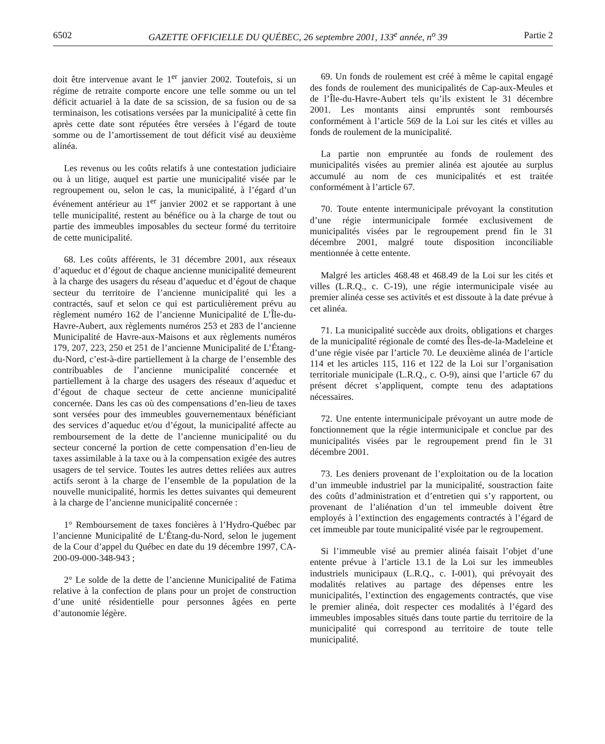6502 GAZETTE OFFICIELLE DU QUÉBEC, 26 septembre 2001, 133<sup>e</sup> année, n<sup>o</sup> 39 Partie 2
doit être intervenue avant le 1<sup>er</sup> janvier 2002. Toutefois, si un régime de retraite comporte encore une telle somme ou un tel déficit actuariel à la date de sa scission, de sa fusion ou de sa terminaison, les cotisations versées par la municipalité à cette fin après cette date sont réputées être versées à l’égard de toute somme ou de l’amortissement de tout déficit visé au deuxième alinéa.
Les revenus ou les coûts relatifs à une contestation judiciaire ou à un litige, auquel est partie une municipalité visée par le regroupement ou, selon le cas, la municipalité, à l’égard d’un événement antérieur au 1<sup>er</sup> janvier 2002 et se rapportant à une telle municipalité, restent au bénéfice ou à la charge de tout ou partie des immeubles imposables du secteur formé du territoire de cette municipalité.
68. Les coûts afférents, le 31 décembre 2001, aux réseaux d’aqueduc et d’égout de chaque ancienne municipalité demeurent à la charge des usagers du réseau d’aqueduc et d’égout de chaque secteur du territoire de l’ancienne municipalité qui les a contractés, sauf et selon ce qui est particulièrement prévu au règlement numéro 162 de l’ancienne Municipalité de L’Île-du-Havre-Aubert, aux règlements numéros 253 et 283 de l’ancienne Municipalité de Havre-aux-Maisons et aux règlements numéros 179, 207, 223, 250 et 251 de l’ancienne Municipalité de L’Étang-du-Nord, c’est-à-dire partiellement à la charge de l’ensemble des contribuables de l’ancienne municipalité concernée et partiellement à la charge des usagers des réseaux d’aqueduc et d’égout de chaque secteur de cette ancienne municipalité concernée. Dans les cas où des compensations d’en-lieu de taxes sont versées pour des immeubles gouvernementaux bénéficiant des services d’aqueduc et/ou d’égout, la municipalité affecte au remboursement de la dette de l’ancienne municipalité ou du secteur concerné la portion de cette compensation d’en-lieu de taxes assimilable à la taxe ou à la compensation exigée des autres usagers de tel service. Toutes les autres dettes reliées aux autres actifs seront à la charge de l’ensemble de la population de la nouvelle municipalité, hormis les dettes suivantes qui demeurent à la charge de l’ancienne municipalité concernée :
1° Remboursement de taxes foncières à l’Hydro-Québec par l’ancienne Municipalité de L’Étang-du-Nord, selon le jugement de la Cour d’appel du Québec en date du 19 décembre 1997, CA-200-09-000-348-943 ;
2° Le solde de la dette de l’ancienne Municipalité de Fatima relative à la confection de plans pour un projet de construction d’une unité résidentielle pour personnes âgées en perte d’autonomie légère.
69. Un fonds de roulement est créé à même le capital engagé des fonds de roulement des municipalités de Cap-aux-Meules et de l’Île-du-Havre-Aubert tels qu’ils existent le 31 décembre 2001. Les montants ainsi empruntés sont remboursés conformément à l’article 569 de la Loi sur les cités et villes au fonds de roulement de la municipalité.
La partie non empruntée au fonds de roulement des municipalités visées au premier alinéa est ajoutée au surplus accumulé au nom de ces municipalités et est traitée conformément à l’article 67.
70. Toute entente intermunicipale prévoyant la constitution d’une régie intermunicipale formée exclusivement de municipalités visées par le regroupement prend fin le 31 décembre 2001, malgré toute disposition inconciliable mentionnée à cette entente.
Malgré les articles 468.48 et 468.49 de la Loi sur les cités et villes (L.R.Q., c. C-19), une régie intermunicipale visée au premier alinéa cesse ses activités et est dissoute à la date prévue à cet alinéa.
71. La municipalité succède aux droits, obligations et charges de la municipalité régionale de comté des Îles-de-la-Madeleine et d’une régie visée par l’article 70. Le deuxième alinéa de l’article 114 et les articles 115, 116 et 122 de la Loi sur l’organisation territoriale municipale (L.R.Q., c. O-9), ainsi que l’article 67 du présent décret s’appliquent, compte tenu des adaptations nécessaires.
72. Une entente intermunicipale prévoyant un autre mode de fonctionnement que la régie intermunicipale et conclue par des municipalités visées par le regroupement prend fin le 31 décembre 2001.
73. Les deniers provenant de l’exploitation ou de la location d’un immeuble industriel par la municipalité, soustraction faite des coûts d’administration et d’entretien qui s’y rapportent, ou provenant de l’aliénation d’un tel immeuble doivent être employés à l’extinction des engagements contractés à l’égard de cet immeuble par toute municipalité visée par le regroupement.
Si l’immeuble visé au premier alinéa faisait l’objet d’une entente prévue à l’article 13.1 de la Loi sur les immeubles industriels municipaux (L.R.Q., c. I-001), qui prévoyait des modalités relatives au partage des dépenses entre les municipalités, l’extinction des engagements contractés, que vise le premier alinéa, doit respecter ces modalités à l’égard des immeubles imposables situés dans toute partie du territoire de la municipalité qui correspond au territoire de toute telle municipalité.